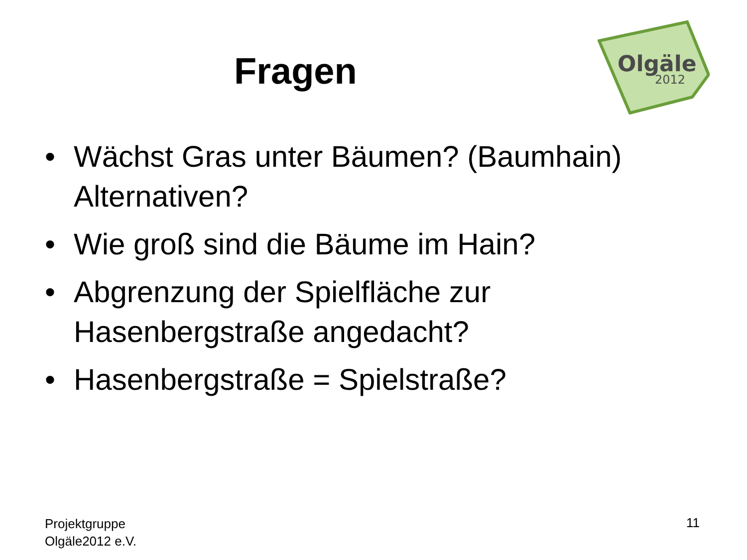Fragen
Olgäle
2012
• Wächst Gras unter Bäumen? (Baumhain) Alternativen?
• Wie groß sind die Bäume im Hain?
• Abgrenzung der Spielfläche zur Hasenbergstraße angedacht?
• Hasenbergstraße = Spielstraße?
Projektgruppe
Olgäle2012 e.V.
11